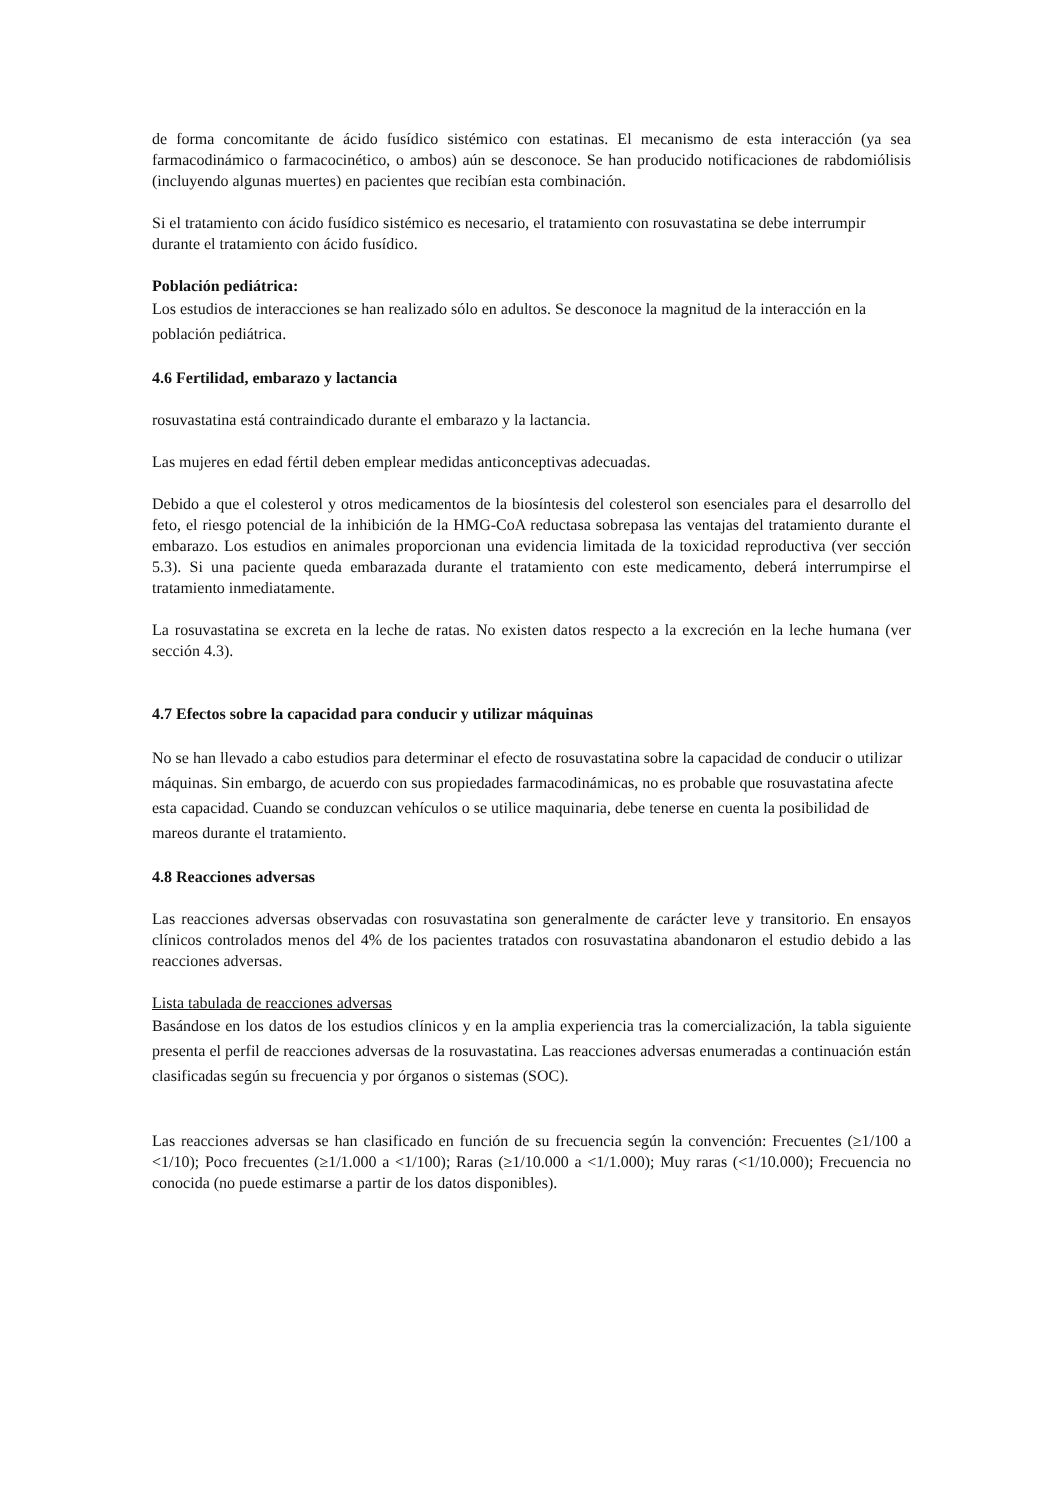de forma concomitante de ácido fusídico sistémico con estatinas. El mecanismo de esta interacción (ya sea farmacodinámico o farmacocinético, o ambos) aún se desconoce. Se han producido notificaciones de rabdomiólisis (incluyendo algunas muertes) en pacientes que recibían esta combinación.
Si el tratamiento con ácido fusídico sistémico es necesario, el tratamiento con rosuvastatina se debe interrumpir durante el tratamiento con ácido fusídico.
Población pediátrica:
Los estudios de interacciones se han realizado sólo en adultos. Se desconoce la magnitud de la interacción en la población pediátrica.
4.6 Fertilidad, embarazo y lactancia
rosuvastatina está contraindicado durante el embarazo y la lactancia.
Las mujeres en edad fértil deben emplear medidas anticonceptivas adecuadas.
Debido a que el colesterol y otros medicamentos de la biosíntesis del colesterol son esenciales para el desarrollo del feto, el riesgo potencial de la inhibición de la HMG-CoA reductasa sobrepasa las ventajas del tratamiento durante el embarazo. Los estudios en animales proporcionan una evidencia limitada de la toxicidad reproductiva (ver sección 5.3). Si una paciente queda embarazada durante el tratamiento con este medicamento, deberá interrumpirse el tratamiento inmediatamente.
La rosuvastatina se excreta en la leche de ratas. No existen datos respecto a la excreción en la leche humana (ver sección 4.3).
4.7 Efectos sobre la capacidad para conducir y utilizar máquinas
No se han llevado a cabo estudios para determinar el efecto de rosuvastatina sobre la capacidad de conducir o utilizar máquinas. Sin embargo, de acuerdo con sus propiedades farmacodinámicas, no es probable que rosuvastatina afecte esta capacidad. Cuando se conduzcan vehículos o se utilice maquinaria, debe tenerse en cuenta la posibilidad de mareos durante el tratamiento.
4.8 Reacciones adversas
Las reacciones adversas observadas con rosuvastatina son generalmente de carácter leve y transitorio. En ensayos clínicos controlados menos del 4% de los pacientes tratados con rosuvastatina abandonaron el estudio debido a las reacciones adversas.
Lista tabulada de reacciones adversas
Basándose en los datos de los estudios clínicos y en la amplia experiencia tras la comercialización, la tabla siguiente presenta el perfil de reacciones adversas de la rosuvastatina. Las reacciones adversas enumeradas a continuación están clasificadas según su frecuencia y por órganos o sistemas (SOC).
Las reacciones adversas se han clasificado en función de su frecuencia según la convención: Frecuentes (≥1/100 a <1/10); Poco frecuentes (≥1/1.000 a <1/100); Raras (≥1/10.000 a <1/1.000); Muy raras (<1/10.000); Frecuencia no conocida (no puede estimarse a partir de los datos disponibles).